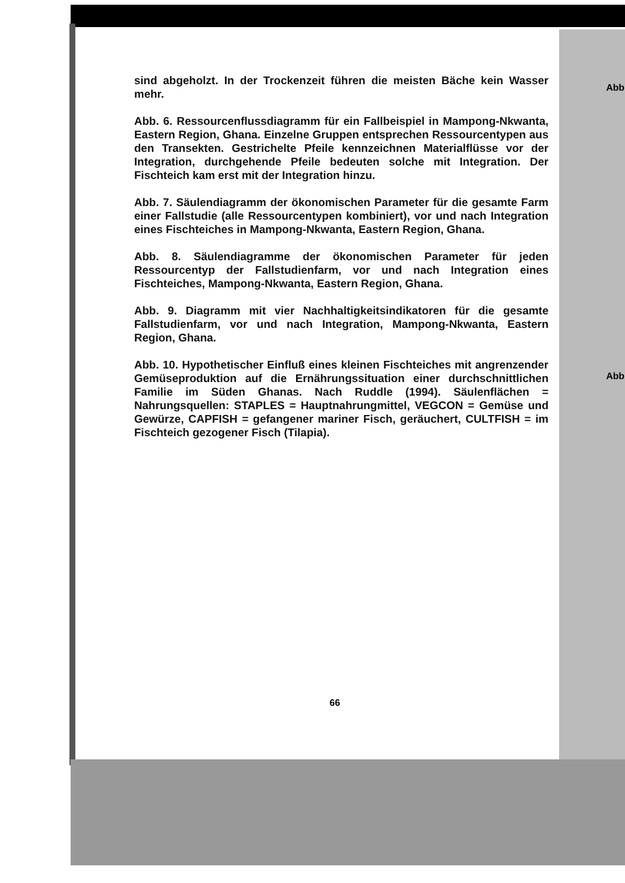sind abgeholzt. In der Trockenzeit führen die meisten Bäche kein Wasser mehr.
Abb. 6. Ressourcenflussdiagramm für ein Fallbeispiel in Mampong-Nkwanta, Eastern Region, Ghana. Einzelne Gruppen entsprechen Ressourcentypen aus den Transekten. Gestrichelte Pfeile kennzeichnen Materialflüsse vor der Integration, durchgehende Pfeile bedeuten solche mit Integration. Der Fischteich kam erst mit der Integration hinzu.
Abb. 7. Säulendiagramm der ökonomischen Parameter für die gesamte Farm einer Fallstudie (alle Ressourcentypen kombiniert), vor und nach Integration eines Fischteiches in Mampong-Nkwanta, Eastern Region, Ghana.
Abb. 8. Säulendiagramme der ökonomischen Parameter für jeden Ressourcentyp der Fallstudienfarm, vor und nach Integration eines Fischteiches, Mampong-Nkwanta, Eastern Region, Ghana.
Abb. 9. Diagramm mit vier Nachhaltigkeitsindikatoren für die gesamte Fallstudienfarm, vor und nach Integration, Mampong-Nkwanta, Eastern Region, Ghana.
Abb. 10. Hypothetischer Einfluß eines kleinen Fischteiches mit angrenzender Gemüseproduktion auf die Ernährungssituation einer durchschnittlichen Familie im Süden Ghanas. Nach Ruddle (1994). Säulenflächen = Nahrungsquellen: STAPLES = Hauptnahrungmittel, VEGCON = Gemüse und Gewürze, CAPFISH = gefangener mariner Fisch, geräuchert, CULTFISH = im Fischteich gezogener Fisch (Tilapia).
66
Abb
Abb.